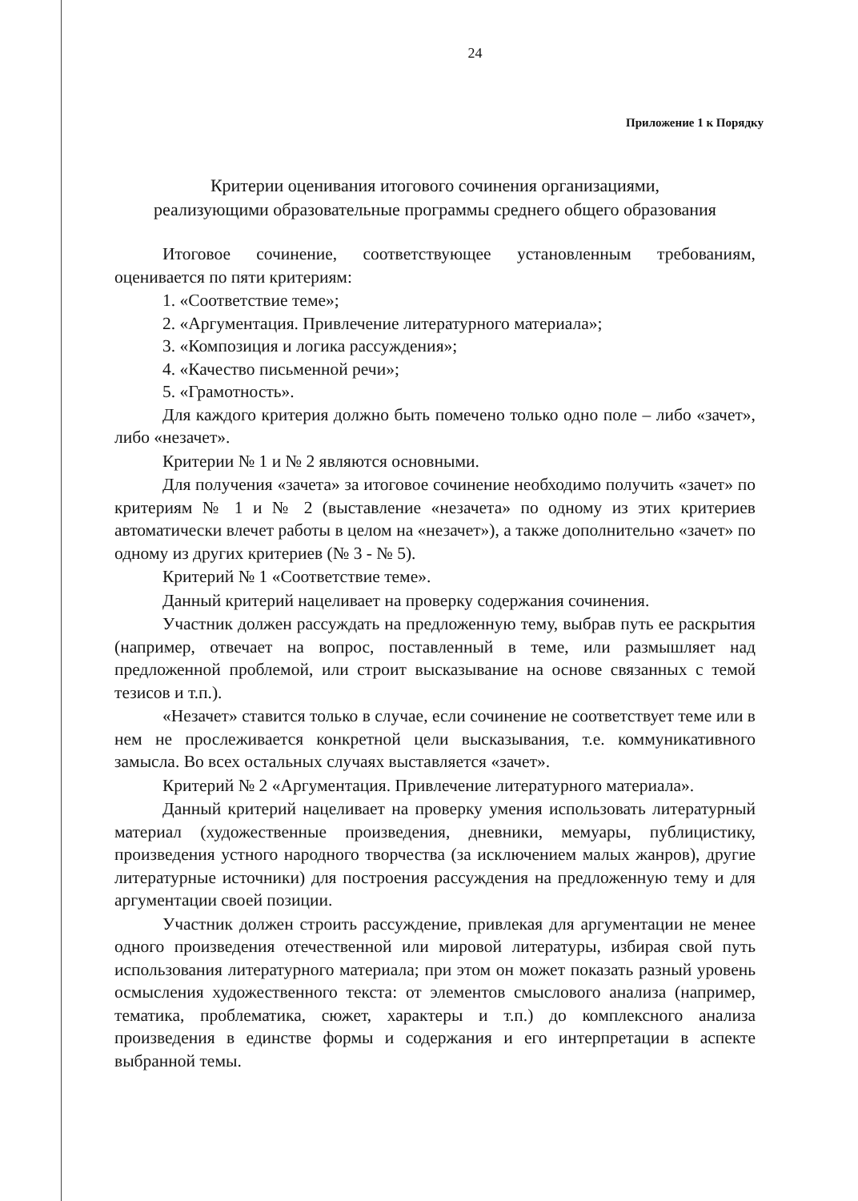24
Приложение 1 к Порядку
Критерии оценивания итогового сочинения организациями,
реализующими образовательные программы среднего общего образования
Итоговое сочинение, соответствующее установленным требованиям, оценивается по пяти критериям:
1. «Соответствие теме»;
2. «Аргументация. Привлечение литературного материала»;
3. «Композиция и логика рассуждения»;
4. «Качество письменной речи»;
5. «Грамотность».
Для каждого критерия должно быть помечено только одно поле – либо «зачет», либо «незачет».
Критерии № 1 и № 2 являются основными.
Для получения «зачета» за итоговое сочинение необходимо получить «зачет» по критериям № 1 и № 2 (выставление «незачета» по одному из этих критериев автоматически влечет работы в целом на «незачет»), а также дополнительно «зачет» по одному из других критериев (№ 3 - № 5).
Критерий № 1 «Соответствие теме».
Данный критерий нацеливает на проверку содержания сочинения.
Участник должен рассуждать на предложенную тему, выбрав путь ее раскрытия (например, отвечает на вопрос, поставленный в теме, или размышляет над предложенной проблемой, или строит высказывание на основе связанных с темой тезисов и т.п.).
«Незачет» ставится только в случае, если сочинение не соответствует теме или в нем не прослеживается конкретной цели высказывания, т.е. коммуникативного замысла. Во всех остальных случаях выставляется «зачет».
Критерий № 2 «Аргументация. Привлечение литературного материала».
Данный критерий нацеливает на проверку умения использовать литературный материал (художественные произведения, дневники, мемуары, публицистику, произведения устного народного творчества (за исключением малых жанров), другие литературные источники) для построения рассуждения на предложенную тему и для аргументации своей позиции.
Участник должен строить рассуждение, привлекая для аргументации не менее одного произведения отечественной или мировой литературы, избирая свой путь использования литературного материала; при этом он может показать разный уровень осмысления художественного текста: от элементов смыслового анализа (например, тематика, проблематика, сюжет, характеры и т.п.) до комплексного анализа произведения в единстве формы и содержания и его интерпретации в аспекте выбранной темы.